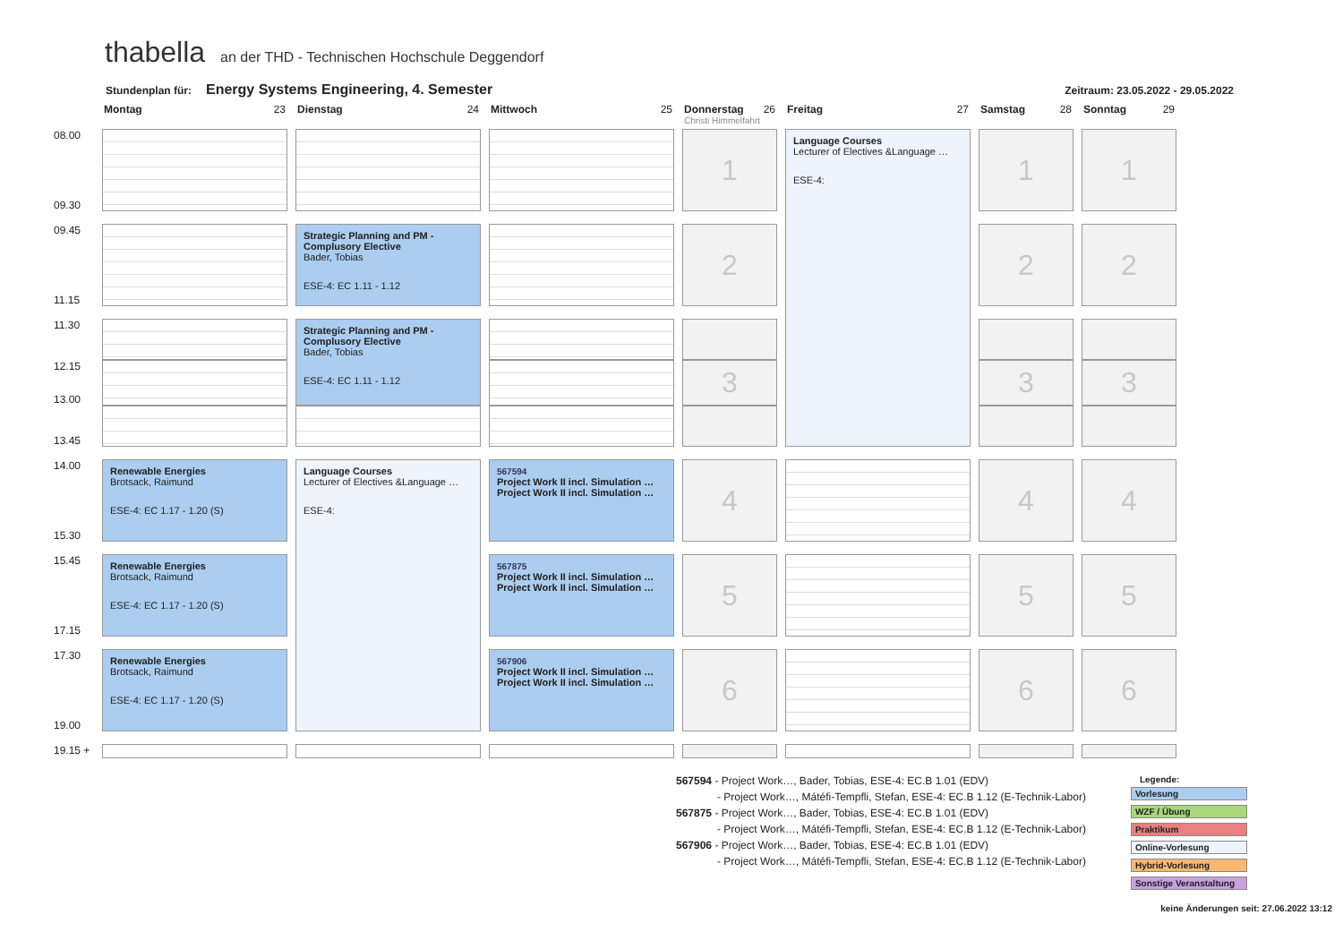thabella an der THD - Technischen Hochschule Deggendorf
Stundenplan für: Energy Systems Engineering, 4. Semester Zeitraum: 23.05.2022 - 29.05.2022
| | Montag 23 | Dienstag 24 | Mittwoch 25 | Donnerstag 26 Christi Himmelfahrt | Freitag 27 | Samstag 28 | Sonntag 29 |
| --- | --- | --- | --- | --- | --- | --- | --- |
| 08.00 09.30 | | | | 1 | Language Courses Lecturer of Electives &Language … ESE-4: | 1 | 1 |
| 09.45 11.15 | | Strategic Planning and PM - Complusory Elective Bader, Tobias ESE-4: EC 1.11 - 1.12 | | 2 | | 2 | 2 |
| 11.30 | | Strategic Planning and PM - Complusory Elective Bader, Tobias ESE-4: EC 1.11 - 1.12 | | | | | |
| 12.15 13.00 | | | | 3 | | 3 | 3 |
| 13.45 | | | | | | | |
| 14.00 15.30 | Renewable Energies Brotsack, Raimund ESE-4: EC 1.17 - 1.20 (S) | Language Courses Lecturer of Electives &Language … ESE-4: | 567594 Project Work II incl. Simulation … Project Work II incl. Simulation … | 4 | | 4 | 4 |
| 15.45 17.15 | Renewable Energies Brotsack, Raimund ESE-4: EC 1.17 - 1.20 (S) | | 567875 Project Work II incl. Simulation … Project Work II incl. Simulation … | 5 | | 5 | 5 |
| 17.30 19.00 | Renewable Energies Brotsack, Raimund ESE-4: EC 1.17 - 1.20 (S) | | 567906 Project Work II incl. Simulation … Project Work II incl. Simulation … | 6 | | 6 | 6 |
| 19.15 + | | | | | | | |
567594 - Project Work…, Bader, Tobias, ESE-4: EC.B 1.01 (EDV)
- Project Work…, Mátéfi-Tempfli, Stefan, ESE-4: EC.B 1.12 (E-Technik-Labor)
567875 - Project Work…, Bader, Tobias, ESE-4: EC.B 1.01 (EDV)
- Project Work…, Mátéfi-Tempfli, Stefan, ESE-4: EC.B 1.12 (E-Technik-Labor)
567906 - Project Work…, Bader, Tobias, ESE-4: EC.B 1.01 (EDV)
- Project Work…, Mátéfi-Tempfli, Stefan, ESE-4: EC.B 1.12 (E-Technik-Labor)
Legende:
Vorlesung
WZF / Übung
Praktikum
Online-Vorlesung
Hybrid-Vorlesung
Sonstige Veranstaltung
keine Änderungen seit: 27.06.2022 13:12